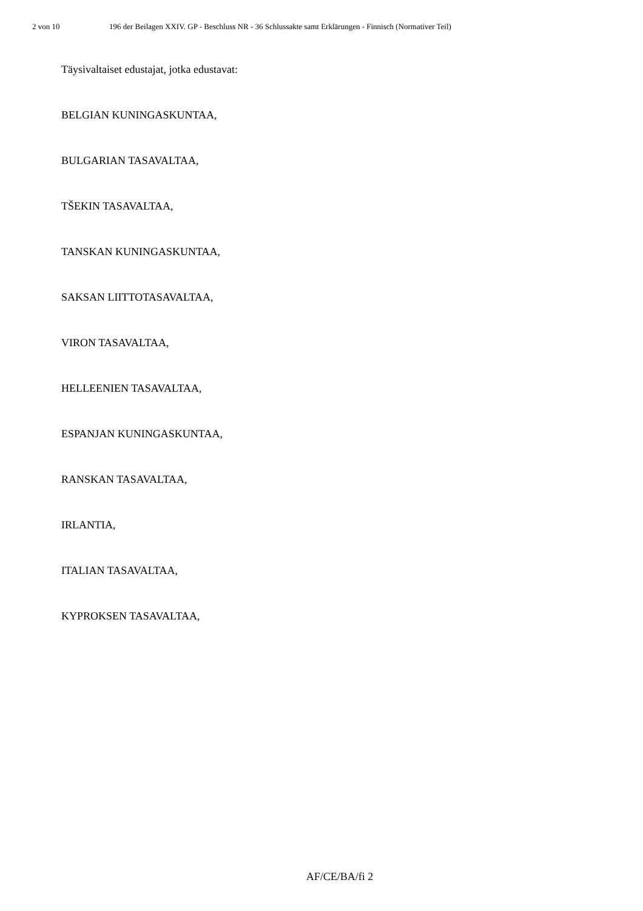2 von 10 196 der Beilagen XXIV. GP - Beschluss NR - 36 Schlussakte samt Erklärungen - Finnisch (Normativer Teil)
Täysivaltaiset edustajat, jotka edustavat:
BELGIAN KUNINGASKUNTAA,
BULGARIAN TASAVALTAA,
TŠEKIN TASAVALTAA,
TANSKAN KUNINGASKUNTAA,
SAKSAN LIITTOTASAVALTAA,
VIRON TASAVALTAA,
HELLEENIEN TASAVALTAA,
ESPANJAN KUNINGASKUNTAA,
RANSKAN TASAVALTAA,
IRLANTIA,
ITALIAN TASAVALTAA,
KYPROKSEN TASAVALTAA,
AF/CE/BA/fi 2